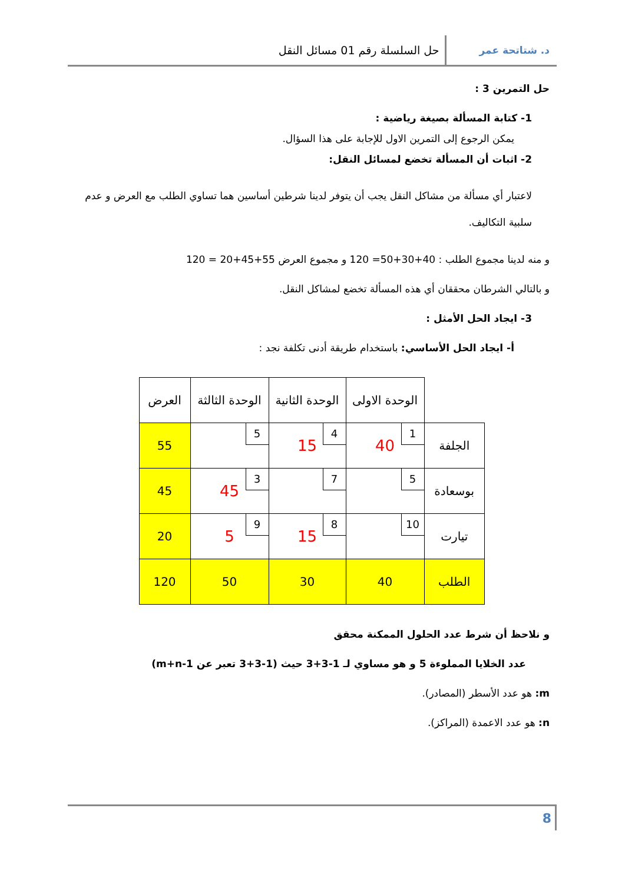د. شتاتحة عمر
حل السلسلة رقم 01 مسائل النقل
حل التمرين 3 :
1- كتابة المسألة بصيغة رياضية :
يمكن الرجوع إلى التمرين الاول للإجابة على هذا السؤال.
2- اثبات أن المسألة تخضع لمسائل النقل:
لاعتبار أي مسألة من مشاكل النقل يجب أن يتوفر لدينا شرطين أساسين هما تساوي الطلب مع العرض و عدم سلبية التكاليف.
و منه لدينا مجموع الطلب : 40+30+50= 120 و مجموع العرض 55+45+20 = 120
و بالتالي الشرطان محققان أي هذه المسألة تخضع لمشاكل النقل.
3- ايجاد الحل الأمثل :
أ- ايجاد الحل الأساسي: باستخدام طريقة أدنى تكلفة نجد :
| | الوحدة الاولى | الوحدة الثانية | الوحدة الثالثة | العرض |
| الجلفة | 1 40 | 4 15 | 5 | 55 |
| بوسعادة | 5 | 7 | 3 45 | 45 |
| تيارت | 10 | 8 15 | 9 5 | 20 |
| الطلب | 40 | 30 | 50 | 120 |
و نلاحظ أن شرط عدد الحلول الممكنة محقق
عدد الخلايا المملوءة 5 و هو مساوي لـ 1-3+3 حيث (1-3+3 تعبر عن m+n-1)
m: هو عدد الأسطر (المصادر).
n: هو عدد الاعمدة (المراكز).
8